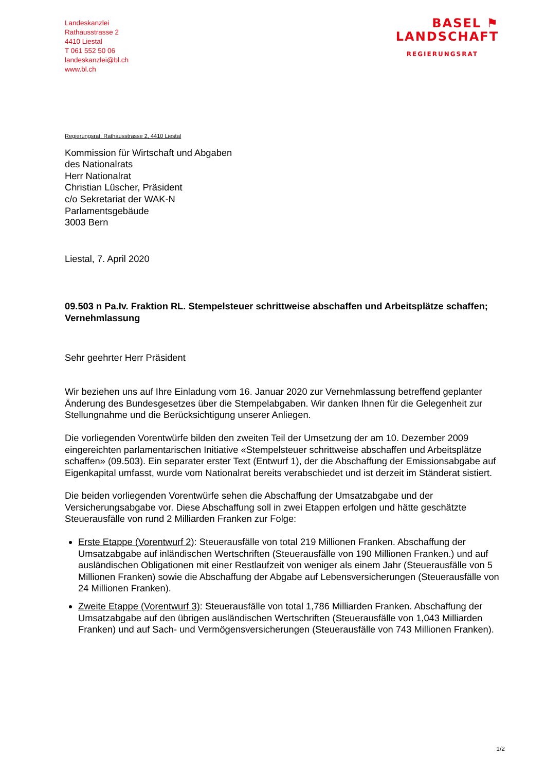Landeskanzlei
Rathausstrasse 2
4410 Liestal
T 061 552 50 06
landeskanzlei@bl.ch
www.bl.ch
BASEL ⚑
LANDSCHAFT
REGIERUNGSRAT
Regierungsrat, Rathausstrasse 2, 4410 Liestal
Kommission für Wirtschaft und Abgaben
des Nationalrats
Herr Nationalrat
Christian Lüscher, Präsident
c/o Sekretariat der WAK-N
Parlamentsgebäude
3003 Bern
Liestal, 7. April 2020
09.503 n Pa.Iv. Fraktion RL. Stempelsteuer schrittweise abschaffen und Arbeitsplätze schaffen; Vernehmlassung
Sehr geehrter Herr Präsident
Wir beziehen uns auf Ihre Einladung vom 16. Januar 2020 zur Vernehmlassung betreffend geplanter Änderung des Bundesgesetzes über die Stempelabgaben. Wir danken Ihnen für die Gelegenheit zur Stellungnahme und die Berücksichtigung unserer Anliegen.
Die vorliegenden Vorentwürfe bilden den zweiten Teil der Umsetzung der am 10. Dezember 2009 eingereichten parlamentarischen Initiative «Stempelsteuer schrittweise abschaffen und Arbeitsplätze schaffen» (09.503). Ein separater erster Text (Entwurf 1), der die Abschaffung der Emissionsabgabe auf Eigenkapital umfasst, wurde vom Nationalrat bereits verabschiedet und ist derzeit im Ständerat sistiert.
Die beiden vorliegenden Vorentwürfe sehen die Abschaffung der Umsatzabgabe und der Versicherungsabgabe vor. Diese Abschaffung soll in zwei Etappen erfolgen und hätte geschätzte Steuerausfälle von rund 2 Milliarden Franken zur Folge:
Erste Etappe (Vorentwurf 2): Steuerausfälle von total 219 Millionen Franken. Abschaffung der Umsatzabgabe auf inländischen Wertschriften (Steuerausfälle von 190 Millionen Franken.) und auf ausländischen Obligationen mit einer Restlaufzeit von weniger als einem Jahr (Steuerausfälle von 5 Millionen Franken) sowie die Abschaffung der Abgabe auf Lebensversicherungen (Steuerausfälle von 24 Millionen Franken).
Zweite Etappe (Vorentwurf 3): Steuerausfälle von total 1,786 Milliarden Franken. Abschaffung der Umsatzabgabe auf den übrigen ausländischen Wertschriften (Steuerausfälle von 1,043 Milliarden Franken) und auf Sach- und Vermögensversicherungen (Steuerausfälle von 743 Millionen Franken).
1/2